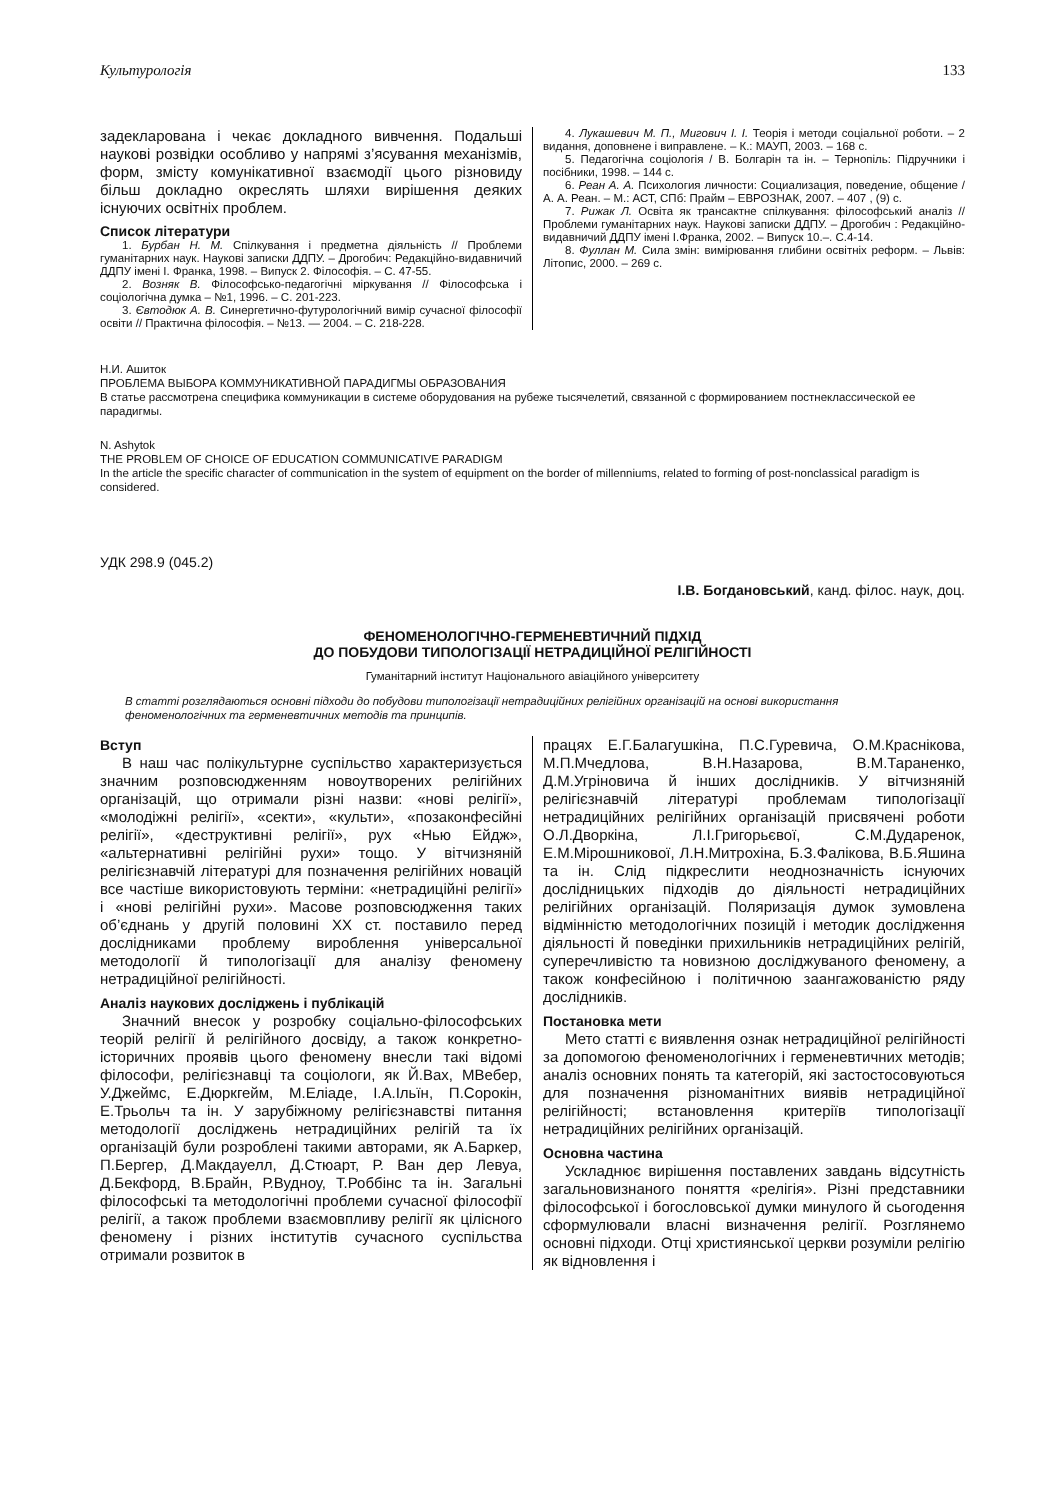Культурологія 133
задекларована і чекає докладного вивчення. Подальші наукові розвідки особливо у напрямі з’ясування механізмів, форм, змісту комунікативної взаємодії цього різновиду більш докладно окреслять шляхи вирішення деяких існуючих освітніх проблем.
Список літератури
1. Бурбан Н. М. Спілкування і предметна діяльність // Проблеми гуманітарних наук. Наукові записки ДДПУ. – Дрогобич: Редакційно-видавничий ДДПУ імені І. Франка, 1998. – Випуск 2. Філософія. – С. 47-55.
2. Возняк В. Філософсько-педагогічні міркування // Філософська і соціологічна думка – №1, 1996. – С. 201-223.
3. Євтодюк А. В. Синергетично-футурологічний вимір сучасної філософії освіти // Практична філософія. – №13. — 2004. – С. 218-228.
4. Лукашевич М. П., Мигович І. І. Теорія і методи соціальної роботи. – 2 видання, доповнене і виправлене. – К.: МАУП, 2003. – 168 с.
5. Педагогічна соціологія / В. Болгарін та ін. – Тернопіль: Підручники і посібники, 1998. – 144 с.
6. Реан А. А. Психология личности: Социализация, поведение, общение / А. А. Реан. – М.: АСТ, СПб: Прайм – ЕВРОЗНАК, 2007. – 407 , (9) с.
7. Рижак Л. Освіта як трансактне спілкування: філософський аналіз // Проблеми гуманітарних наук. Наукові записки ДДПУ. – Дрогобич : Редакційно-видавничий ДДПУ імені І.Франка, 2002. – Випуск 10.–. С.4-14.
8. Фуллан М. Сила змін: вимірювання глибини освітніх реформ. – Львів: Літопис, 2000. – 269 с.
Н.И. Ашиток
ПРОБЛЕМА ВЫБОРА КОММУНИКАТИВНОЙ ПАРАДИГМЫ ОБРАЗОВАНИЯ
В статье рассмотрена специфика коммуникации в системе оборудования на рубеже тысячелетий, связанной с формированием постнеклассической ее парадигмы.
N. Ashytok
THE PROBLEM OF CHOICE OF EDUCATION COMMUNICATIVE PARADIGM
In the article the specific character of communication in the system of equipment on the border of millenniums, related to forming of post-nonclassical paradigm is considered.
УДК 298.9 (045.2)
І.В. Богдановський, канд. філос. наук, доц.
ФЕНОМЕНОЛОГІЧНО-ГЕРМЕНЕВТИЧНИЙ ПІДХІД
ДО ПОБУДОВИ ТИПОЛОГІЗАЦІЇ НЕТРАДИЦІЙНОЇ РЕЛІГІЙНОСТІ
Гуманітарний інститут Національного авіаційного університету
В статті розглядаються основні підходи до побудови типологізації нетрадиційних релігійних організацій на основі використання феноменологічних та герменевтичних методів та принципів.
Вступ
В наш час полікультурне суспільство характеризується значним розповсюдженням новоутворених релігійних організацій, що отримали різні назви: «нові релігії», «молодіжні релігії», «секти», «культи», «позаконфесійні релігії», «деструктивні релігії», рух «Нью Ейдж», «альтернативні релігійні рухи» тощо. У вітчизняній релігієзнавчій літературі для позначення релігійних новацій все частіше використовують терміни: «нетрадиційні релігії» і «нові релігійні рухи». Масове розповсюдження таких об’єднань у другій половині ХХ ст. поставило перед дослідниками проблему вироблення універсальної методології й типологізації для аналізу феномену нетрадиційної релігійності.
Аналіз наукових досліджень і публікацій
Значний внесок у розробку соціально-філософських теорій релігії й релігійного досвіду, а також конкретно-історичних проявів цього феномену внесли такі відомі філософи, релігієзнавці та соціологи, як Й.Вах, МВебер, У.Джеймс, Е.Дюркгейм, М.Еліаде, І.А.Ільїн, П.Сорокін, Е.Трьольч та ін. У зарубіжному релігієзнавстві питання методології досліджень нетрадиційних релігій та їх організацій були розроблені такими авторами, як А.Баркер, П.Бергер, Д.Макдауелл, Д.Стюарт, Р. Ван дер Левуа, Д.Бекфорд, В.Брайн, Р.Вудноу, Т.Роббінс та ін. Загальні філософські та методологічні проблеми сучасної філософії релігії, а також проблеми взаємовпливу релігії як цілісного феномену і різних інститутів сучасного суспільства отримали розвиток в
працях Е.Г.Балагушкіна, П.С.Гуревича, О.М.Краснікова, М.П.Мчедлова, В.Н.Назарова, В.М.Тараненко, Д.М.Угріновича й інших дослідників. У вітчизняній релігієзнавчій літературі проблемам типологізації нетрадиційних релігійних організацій присвячені роботи О.Л.Дворкіна, Л.І.Григорьєвої, С.М.Дударенок, Е.М.Мірошникової, Л.Н.Митрохіна, Б.З.Фалікова, В.Б.Яшина та ін. Слід підкреслити неоднозначність існуючих дослідницьких підходів до діяльності нетрадиційних релігійних організацій. Поляризація думок зумовлена відмінністю методологічних позицій і методик дослідження діяльності й поведінки прихильників нетрадиційних релігій, суперечливістю та новизною досліджуваного феномену, а також конфесійною і політичною заангажованістю ряду дослідників.
Постановка мети
Мето статті є виявлення ознак нетрадиційної релігійності за допомогою феноменологічних і герменевтичних методів; аналіз основних понять та категорій, які застостосовуються для позначення різноманітних виявів нетрадиційної релігійності; встановлення критеріїв типологізації нетрадиційних релігійних організацій.
Основна частина
Ускладнює вирішення поставлених завдань відсутність загальновизнаного поняття «релігія». Різні представники філософської і богословської думки минулого й сьогодення сформулювали власні визначення релігії. Розглянемо основні підходи. Отці християнської церкви розуміли релігію як відновлення і